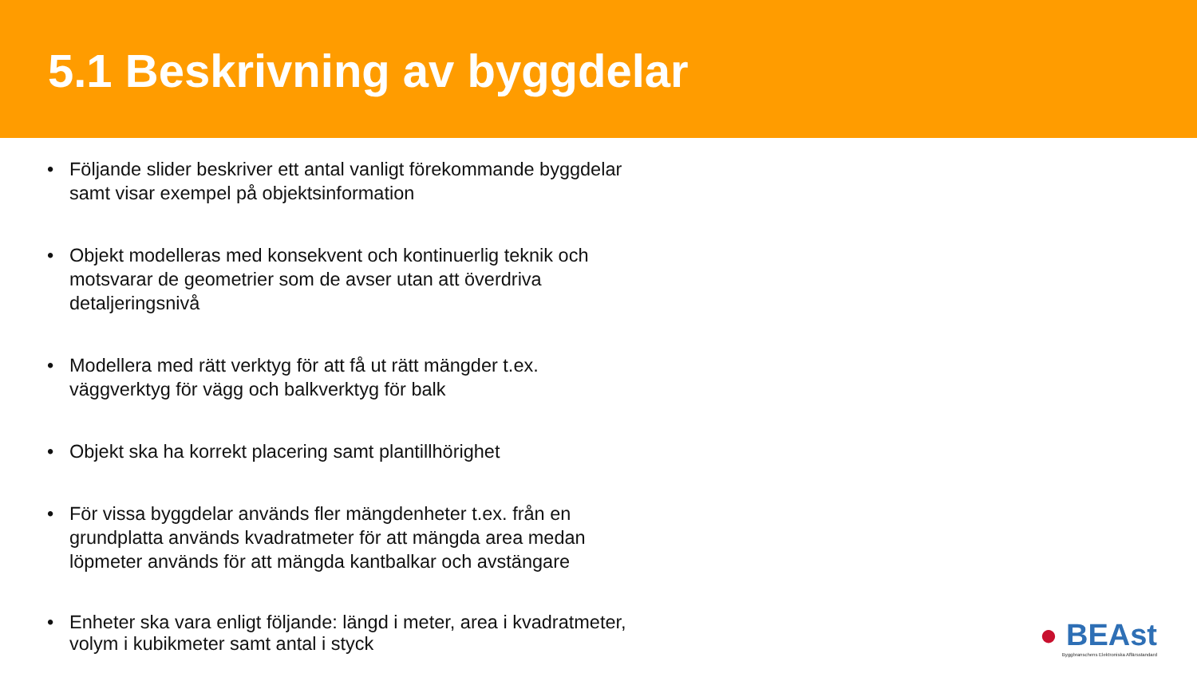5.1 Beskrivning av byggdelar
• Följande slider beskriver ett antal vanligt förekommande byggdelar samt visar exempel på objektsinformation
• Objekt modelleras med konsekvent och kontinuerlig teknik och motsvarar de geometrier som de avser utan att överdriva detaljeringsnivå
• Modellera med rätt verktyg för att få ut rätt mängder t.ex. väggverktyg för vägg och balkverktyg för balk
• Objekt ska ha korrekt placering samt plantillhörighet
• För vissa byggdelar används fler mängdenheter t.ex. från en grundplatta används kvadratmeter för att mängda area medan löpmeter används för att mängda kantbalkar och avstängare
• Enheter ska vara enligt följande: längd i meter, area i kvadratmeter, volym i kubikmeter samt antal i styck
● BEAst
Byggbranschens Elektroniska Affärsstandard